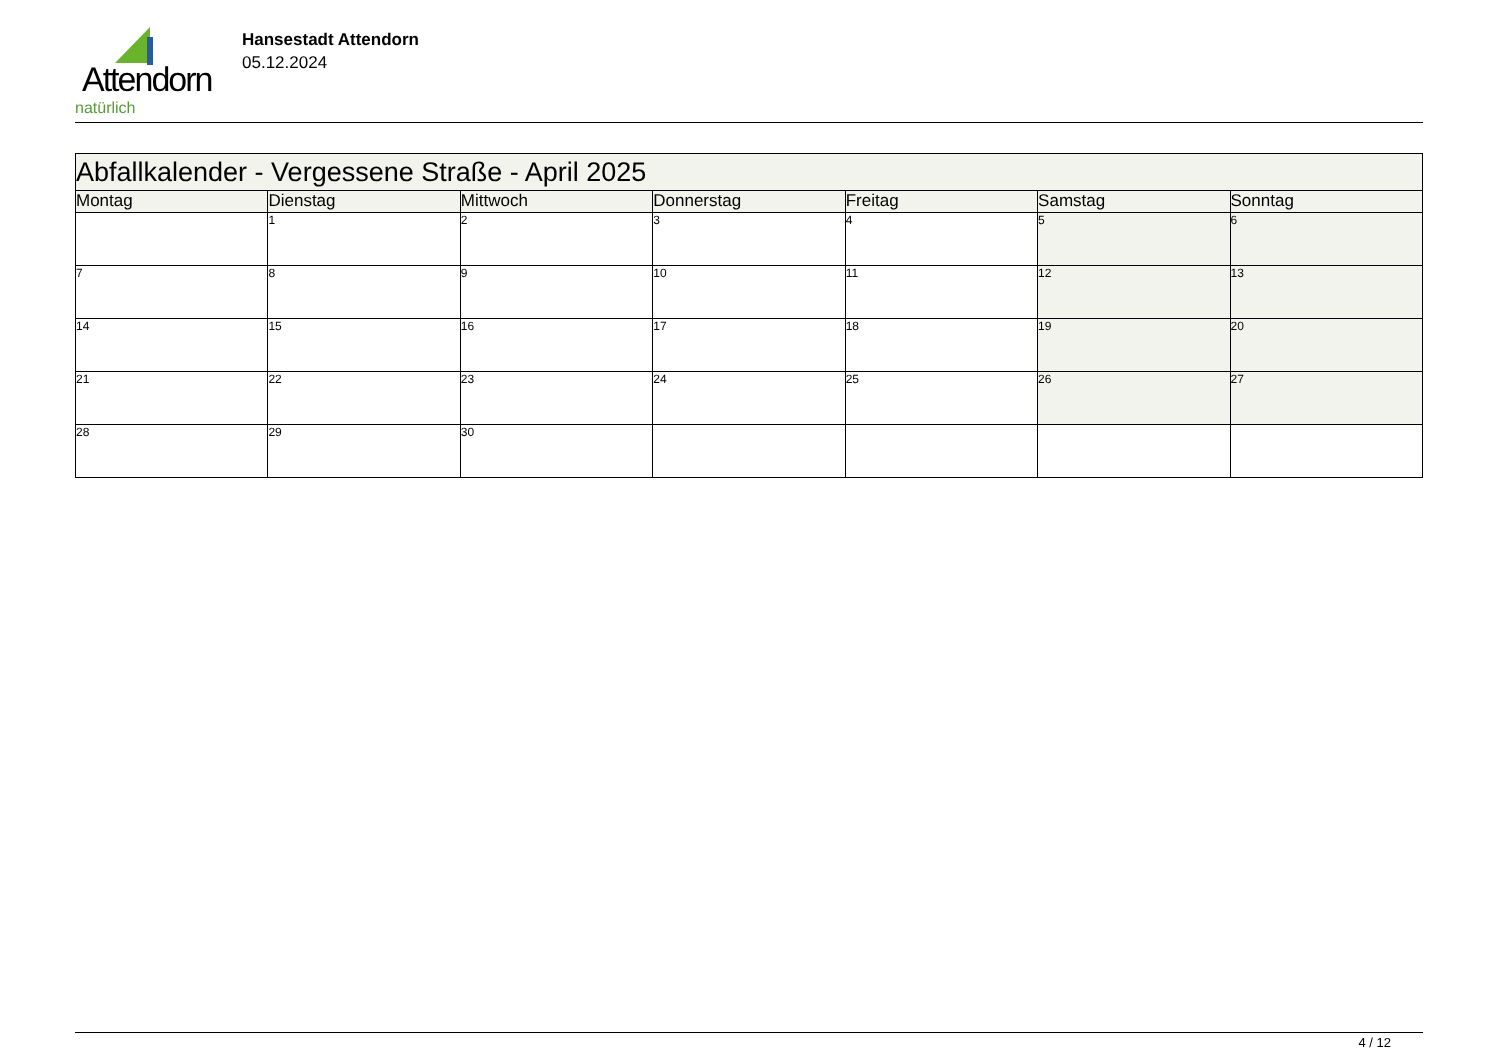Attendorn
natürlich
Hansestadt Attendorn
05.12.2024
| Abfallkalender - Vergessene Straße - April 2025 | | | | | | |
| Montag | Dienstag | Mittwoch | Donnerstag | Freitag | Samstag | Sonntag |
| | 1 | 2 | 3 | 4 | 5 | 6 |
| 7 | 8 | 9 | 10 | 11 | 12 | 13 |
| 14 | 15 | 16 | 17 | 18 | 19 | 20 |
| 21 | 22 | 23 | 24 | 25 | 26 | 27 |
| 28 | 29 | 30 | | | | |
4 / 12